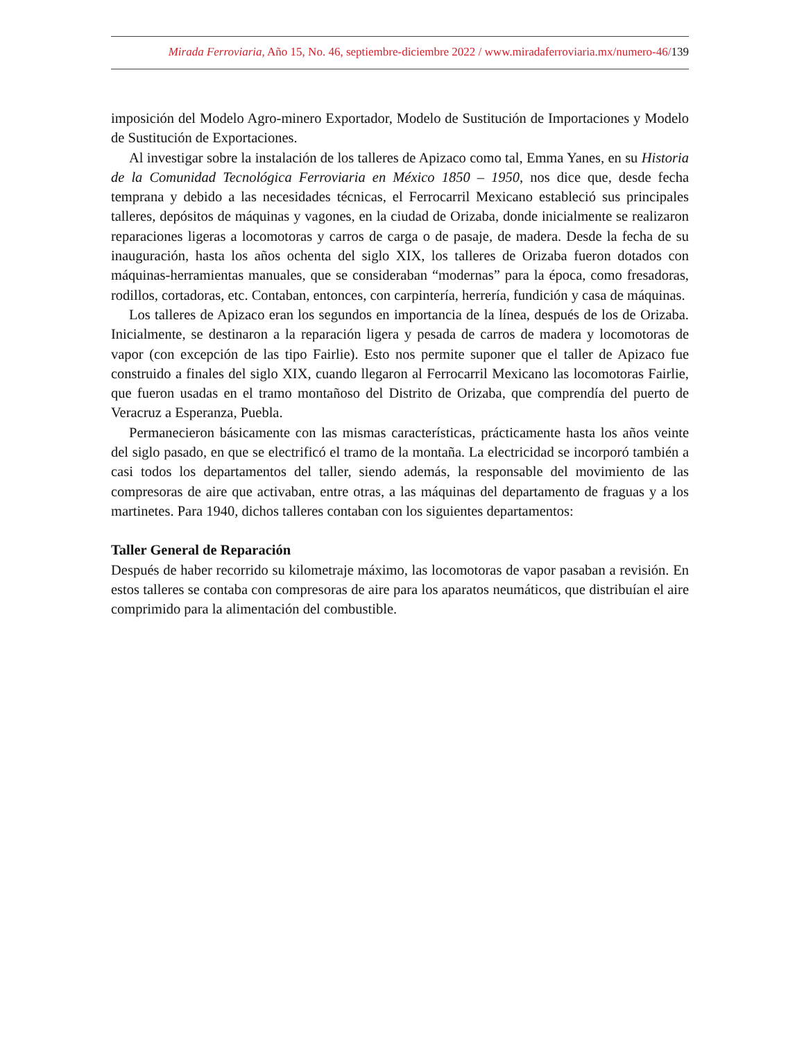Mirada Ferroviaria, Año 15, No. 46, septiembre-diciembre 2022 / www.miradaferroviaria.mx/numero-46/139
imposición del Modelo Agro-minero Exportador, Modelo de Sustitución de Importaciones y Modelo de Sustitución de Exportaciones.
Al investigar sobre la instalación de los talleres de Apizaco como tal, Emma Yanes, en su Historia de la Comunidad Tecnológica Ferroviaria en México 1850 – 1950, nos dice que, desde fecha temprana y debido a las necesidades técnicas, el Ferrocarril Mexicano estableció sus principales talleres, depósitos de máquinas y vagones, en la ciudad de Orizaba, donde inicialmente se realizaron reparaciones ligeras a locomotoras y carros de carga o de pasaje, de madera. Desde la fecha de su inauguración, hasta los años ochenta del siglo XIX, los talleres de Orizaba fueron dotados con máquinas-herramientas manuales, que se consideraban “modernas” para la época, como fresadoras, rodillos, cortadoras, etc. Contaban, entonces, con carpintería, herrería, fundición y casa de máquinas.
Los talleres de Apizaco eran los segundos en importancia de la línea, después de los de Orizaba. Inicialmente, se destinaron a la reparación ligera y pesada de carros de madera y locomotoras de vapor (con excepción de las tipo Fairlie). Esto nos permite suponer que el taller de Apizaco fue construido a finales del siglo XIX, cuando llegaron al Ferrocarril Mexicano las locomotoras Fairlie, que fueron usadas en el tramo montañoso del Distrito de Orizaba, que comprendía del puerto de Veracruz a Esperanza, Puebla.
Permanecieron básicamente con las mismas características, prácticamente hasta los años veinte del siglo pasado, en que se electrificó el tramo de la montaña. La electricidad se incorporó también a casi todos los departamentos del taller, siendo además, la responsable del movimiento de las compresoras de aire que activaban, entre otras, a las máquinas del departamento de fraguas y a los martinetes. Para 1940, dichos talleres contaban con los siguientes departamentos:
Taller General de Reparación
Después de haber recorrido su kilometraje máximo, las locomotoras de vapor pasaban a revisión. En estos talleres se contaba con compresoras de aire para los aparatos neumáticos, que distribuían el aire comprimido para la alimentación del combustible.